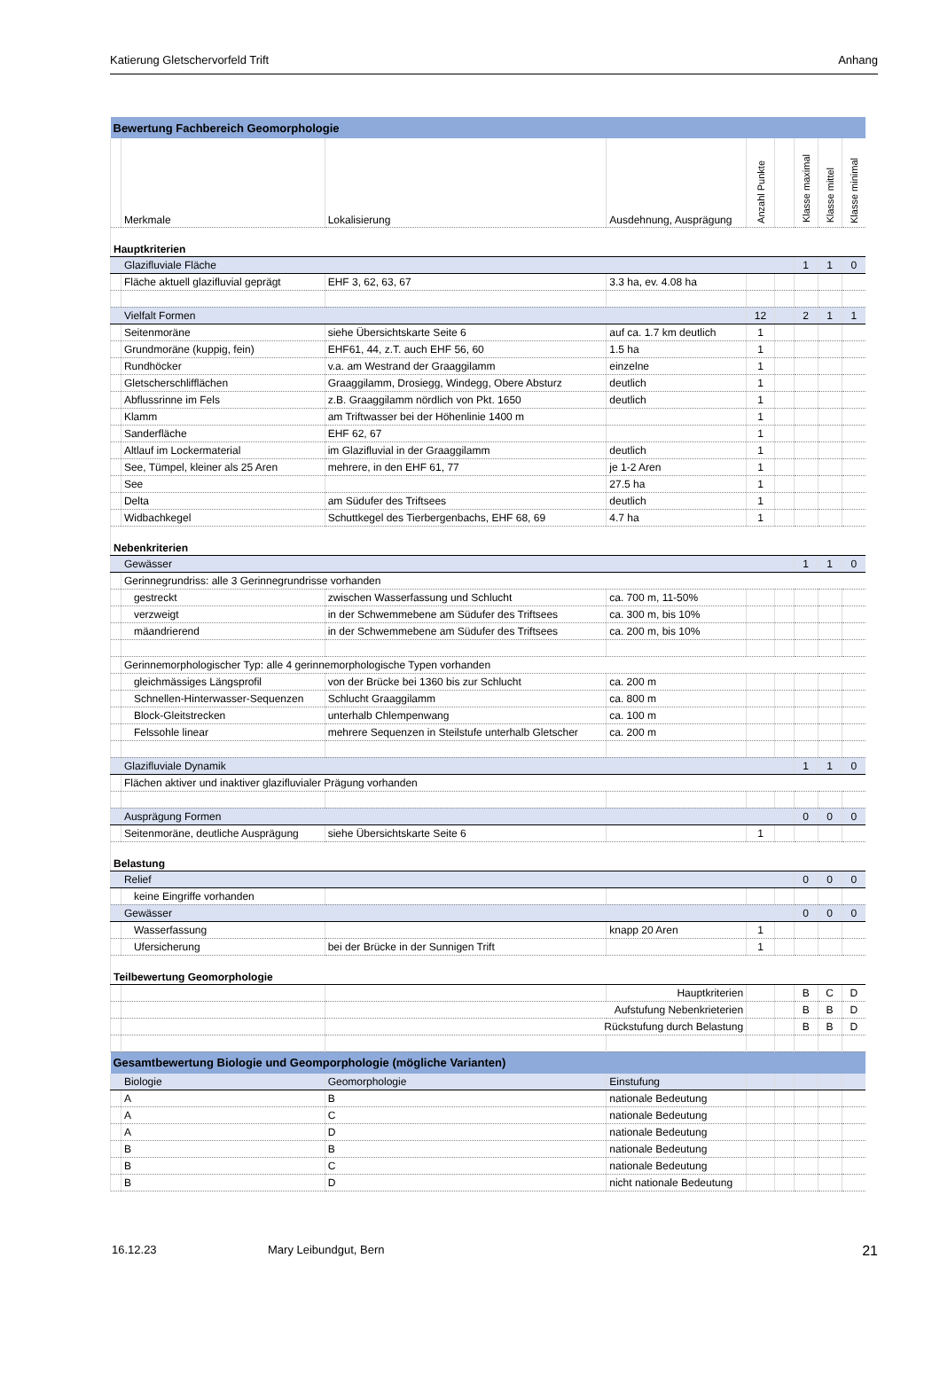Katierung Gletschervorfeld Trift Anhang
| Bewertung Fachbereich Geomorphologie | | | | | | | | |
| | Merkmale | Lokalisierung | Ausdehnung, Ausprägung | Anzahl Punkte | | Klasse maximal | Klasse mittel | Klasse minimal |
| Hauptkriterien | | | | | | | | |
| | Glazifluviale Fläche | | | | | 1 | 1 | 0 |
| | Fläche aktuell glazifluvial geprägt | EHF 3, 62, 63, 67 | 3.3 ha, ev. 4.08 ha | | | | | |
| | Vielfalt Formen | | | 12 | | 2 | 1 | 1 |
| | Seitenmoräne | siehe Übersichtskarte Seite 6 | auf ca. 1.7 km deutlich | 1 | | | | |
| | Grundmoräne (kuppig, fein) | EHF61, 44, z.T. auch EHF 56, 60 | 1.5 ha | 1 | | | | |
| | Rundhöcker | v.a. am Westrand der Graaggilamm | einzelne | 1 | | | | |
| | Gletscherschlifflächen | Graaggilamm, Drosiegg, Windegg, Obere Absturz | deutlich | 1 | | | | |
| | Abflussrinne im Fels | z.B. Graaggilamm nördlich von Pkt. 1650 | deutlich | 1 | | | | |
| | Klamm | am Triftwasser bei der Höhenlinie 1400 m | | 1 | | | | |
| | Sanderfläche | EHF 62, 67 | | 1 | | | | |
| | Altlauf im Lockermaterial | im Glazifluvial in der Graaggilamm | deutlich | 1 | | | | |
| | See, Tümpel, kleiner als 25 Aren | mehrere, in den EHF 61, 77 | je 1-2 Aren | 1 | | | | |
| | See | | 27.5 ha | 1 | | | | |
| | Delta | am Südufer des Triftsees | deutlich | 1 | | | | |
| | Widbachkegel | Schuttkegel des Tierbergenbachs, EHF 68, 69 | 4.7 ha | 1 | | | | |
| Nebenkriterien | | | | | | | | |
| | Gewässer | | | | | 1 | 1 | 0 |
| | Gerinnegrundriss: alle 3 Gerinnegrundrisse vorhanden | | | | | | | |
| | gestreckt | zwischen Wasserfassung und Schlucht | ca. 700 m, 11-50% | | | | | |
| | verzweigt | in der Schwemmebene am Südufer des Triftsees | ca. 300 m, bis 10% | | | | | |
| | mäandrierend | in der Schwemmebene am Südufer des Triftsees | ca. 200 m, bis 10% | | | | | |
| | Gerinnemorphologischer Typ: alle 4 gerinnemorphologische Typen vorhanden | | | | | | | |
| | gleichmässiges Längsprofil | von der Brücke bei 1360 bis zur Schlucht | ca. 200 m | | | | | |
| | Schnellen-Hinterwasser-Sequenzen | Schlucht Graaggilamm | ca. 800 m | | | | | |
| | Block-Gleitstrecken | unterhalb Chlempenwang | ca. 100 m | | | | | |
| | Felssohle linear | mehrere Sequenzen in Steilstufe unterhalb Gletscher | ca. 200 m | | | | | |
| | Glazifluviale Dynamik | | | | | 1 | 1 | 0 |
| | Flächen aktiver und inaktiver glazifluvialer Prägung vorhanden | | | | | | | |
| | Ausprägung Formen | | | | | 0 | 0 | 0 |
| | Seitenmoräne, deutliche Ausprägung | siehe Übersichtskarte Seite 6 | | 1 | | | | |
| Belastung | | | | | | | | |
| | Relief | | | | | 0 | 0 | 0 |
| | keine Eingriffe vorhanden | | | | | | | |
| | Gewässer | | | | | 0 | 0 | 0 |
| | Wasserfassung | | knapp 20 Aren | 1 | | | | |
| | Ufersicherung | bei der Brücke in der Sunnigen Trift | | 1 | | | | |
| Teilbewertung Geomorphologie | | | | | | | | |
| | | | Hauptkriterien | | | B | C | D |
| | | Aufstufung Nebenkrieterien | | | | B | B | D |
| | | Rückstufung durch Belastung | | | | B | B | D |
| Gesamtbewertung Biologie und Geomporphologie (mögliche Varianten) | | | | | | | | |
| | Biologie | Geomorphologie | Einstufung | | | | | |
| | A | B | nationale Bedeutung | | | | | |
| | A | C | nationale Bedeutung | | | | | |
| | A | D | nationale Bedeutung | | | | | |
| | B | B | nationale Bedeutung | | | | | |
| | B | C | nationale Bedeutung | | | | | |
| | B | D | nicht nationale Bedeutung | | | | | |
16.12.23 Mary Leibundgut, Bern 21